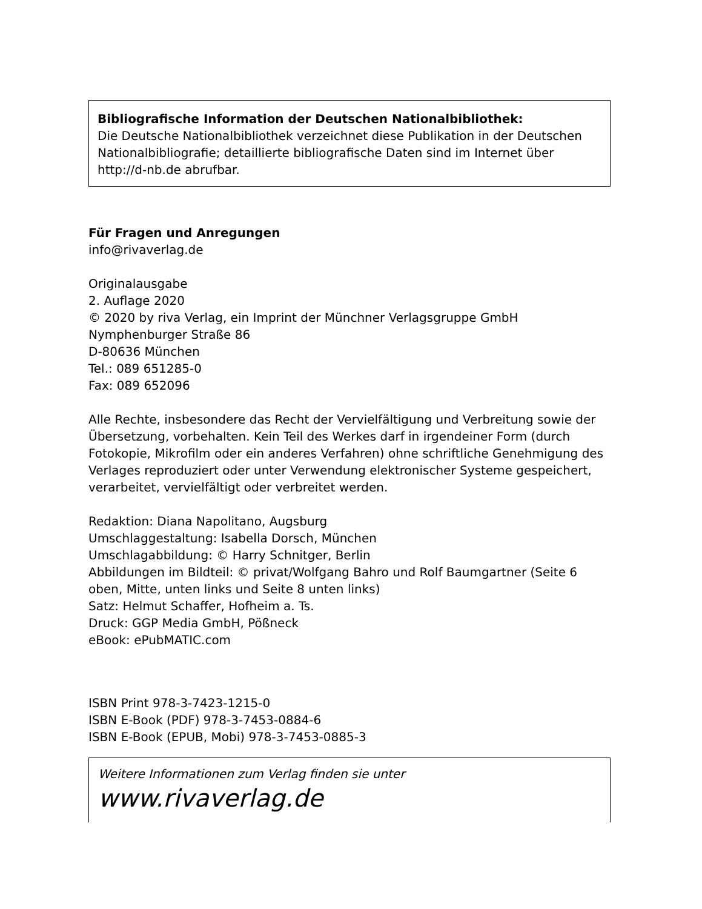Bibliografische Information der Deutschen Nationalbibliothek:
Die Deutsche Nationalbibliothek verzeichnet diese Publikation in der Deutschen Nationalbibliografie; detaillierte bibliografische Daten sind im Internet über http://d-nb.de abrufbar.
Für Fragen und Anregungen
info@rivaverlag.de
Originalausgabe
2. Auflage 2020
© 2020 by riva Verlag, ein Imprint der Münchner Verlagsgruppe GmbH
Nymphenburger Straße 86
D-80636 München
Tel.: 089 651285-0
Fax: 089 652096
Alle Rechte, insbesondere das Recht der Vervielfältigung und Verbreitung sowie der Übersetzung, vorbehalten. Kein Teil des Werkes darf in irgendeiner Form (durch Fotokopie, Mikrofilm oder ein anderes Verfahren) ohne schriftliche Genehmigung des Verlages reproduziert oder unter Verwendung elektronischer Systeme gespeichert, verarbeitet, vervielfältigt oder verbreitet werden.
Redaktion: Diana Napolitano, Augsburg
Umschlaggestaltung: Isabella Dorsch, München
Umschlagabbildung: © Harry Schnitger, Berlin
Abbildungen im Bildteil: © privat/Wolfgang Bahro und Rolf Baumgartner (Seite 6 oben, Mitte, unten links und Seite 8 unten links)
Satz: Helmut Schaffer, Hofheim a. Ts.
Druck: GGP Media GmbH, Pößneck
eBook: ePubMATIC.com
ISBN Print 978-3-7423-1215-0
ISBN E-Book (PDF) 978-3-7453-0884-6
ISBN E-Book (EPUB, Mobi) 978-3-7453-0885-3
Weitere Informationen zum Verlag finden sie unter
www.rivaverlag.de